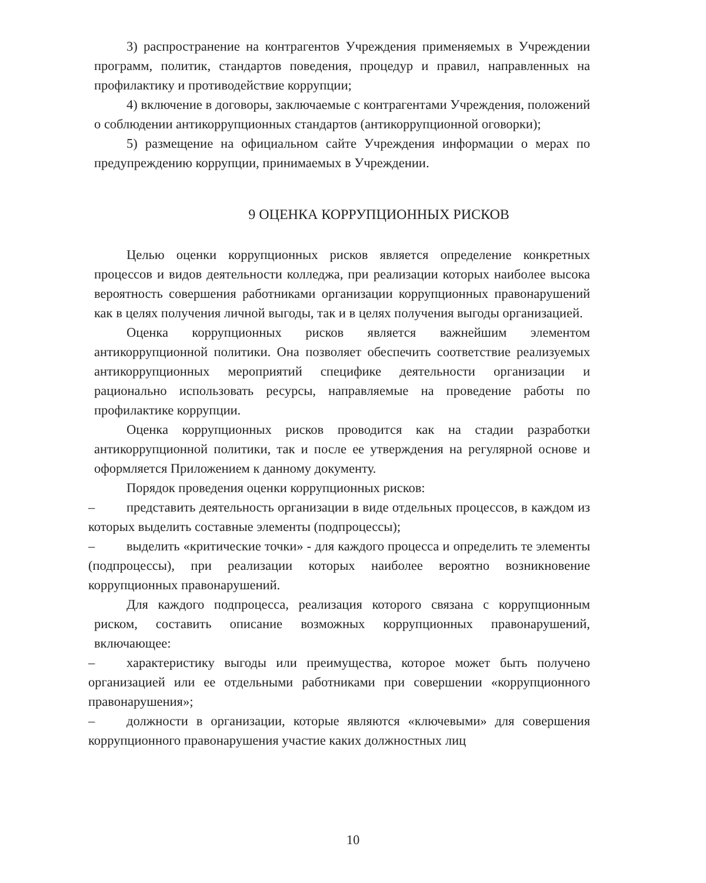3) распространение на контрагентов Учреждения применяемых в Учреждении программ, политик, стандартов поведения, процедур и правил, направленных на профилактику и противодействие коррупции;
4) включение в договоры, заключаемые с контрагентами Учреждения, положений о соблюдении антикоррупционных стандартов (антикоррупционной оговорки);
5) размещение на официальном сайте Учреждения информации о мерах по предупреждению коррупции, принимаемых в Учреждении.
9 ОЦЕНКА КОРРУПЦИОННЫХ РИСКОВ
Целью оценки коррупционных рисков является определение конкретных процессов и видов деятельности колледжа, при реализации которых наиболее высока вероятность совершения работниками организации коррупционных правонарушений как в целях получения личной выгоды, так и в целях получения выгоды организацией.
Оценка коррупционных рисков является важнейшим элементом антикоррупционной политики. Она позволяет обеспечить соответствие реализуемых антикоррупционных мероприятий специфике деятельности организации и рационально использовать ресурсы, направляемые на проведение работы по профилактике коррупции.
Оценка коррупционных рисков проводится как на стадии разработки антикоррупционной политики, так и после ее утверждения на регулярной основе и оформляется Приложением к данному документу.
Порядок проведения оценки коррупционных рисков:
– представить деятельность организации в виде отдельных процессов, в каждом из которых выделить составные элементы (подпроцессы);
– выделить «критические точки» - для каждого процесса и определить те элементы (подпроцессы), при реализации которых наиболее вероятно возникновение коррупционных правонарушений.
Для каждого подпроцесса, реализация которого связана с коррупционным риском, составить описание возможных коррупционных правонарушений, включающее:
– характеристику выгоды или преимущества, которое может быть получено организацией или ее отдельными работниками при совершении «коррупционного правонарушения»;
– должности в организации, которые являются «ключевыми» для совершения коррупционного правонарушения участие каких должностных лиц
10